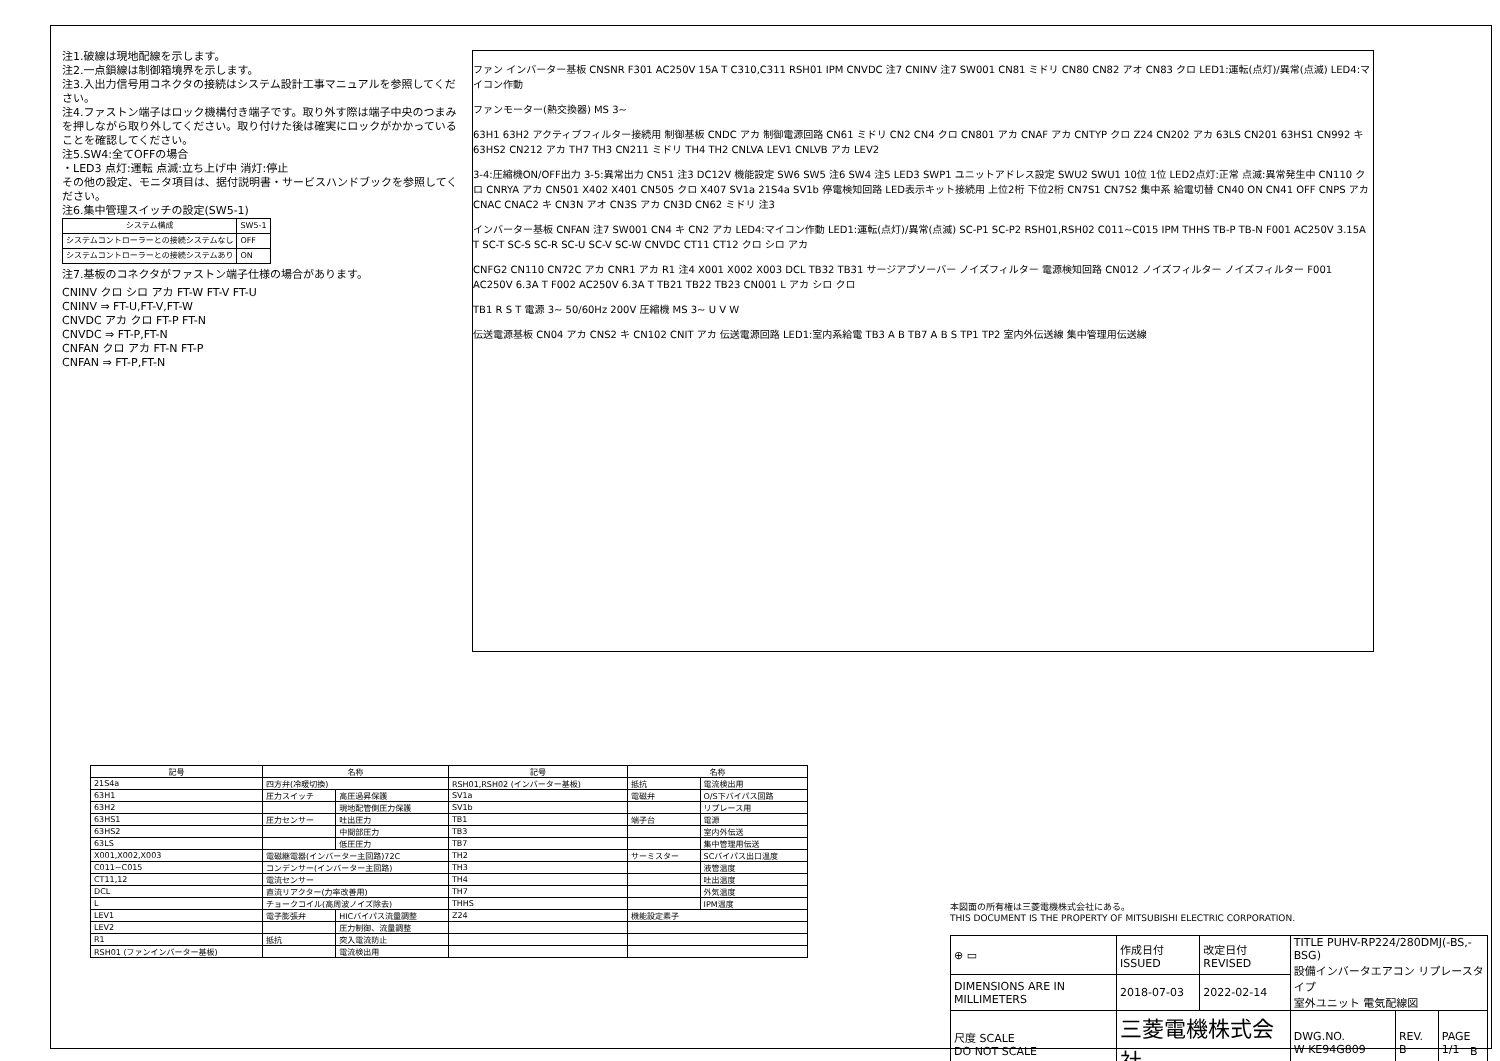注1.破線は現地配線を示します。
注2.一点鎖線は制御箱境界を示します。
注3.入出力信号用コネクタの接続はシステム設計工事マニュアルを参照してください。
注4.ファストン端子はロック機構付き端子です。取り外す際は端子中央のつまみを押しながら取り外してください。取り付けた後は確実にロックがかかっていることを確認してください。
注5.SW4:全てOFFの場合
・LED3 点灯:運転 点滅:立ち上げ中 消灯:停止
その他の設定、モニタ項目は、据付説明書・サービスハンドブックを参照してください。
注6.集中管理スイッチの設定(SW5-1)
| システム構成 | SW5-1 |
| --- | --- |
| システムコントローラーとの接続システムなし | OFF |
| システムコントローラーとの接続システムあり | ON |
注7.基板のコネクタがファストン端子仕様の場合があります。
CNINV クロ シロ アカ FT-W FT-V FT-U
CNINV ⇒ FT-U,FT-V,FT-W
CNVDC アカ クロ FT-P FT-N
CNVDC ⇒ FT-P,FT-N
CNFAN クロ アカ FT-N FT-P
CNFAN ⇒ FT-P,FT-N
ファン インバーター基板 CNSNR F301 AC250V 15A T C310,C311 RSH01 IPM CNVDC 注7 CNINV 注7 SW001 CN81 ミドリ CN80 CN82 アオ CN83 クロ LED1:運転(点灯)/異常(点滅) LED4:マイコン作動
ファンモーター(熱交換器) MS 3~
63H1 63H2 アクティブフィルター接続用 制御基板 CNDC アカ 制御電源回路 CN61 ミドリ CN2 CN4 クロ CN801 アカ CNAF アカ CNTYP クロ Z24 CN202 アカ 63LS CN201 63HS1 CN992 キ 63HS2 CN212 アカ TH7 TH3 CN211 ミドリ TH4 TH2 CNLVA LEV1 CNLVB アカ LEV2
3-4:圧縮機ON/OFF出力 3-5:異常出力 CN51 注3 DC12V 機能設定 SW6 SW5 注6 SW4 注5 LED3 SWP1 ユニットアドレス設定 SWU2 SWU1 10位 1位 LED2点灯:正常 点滅:異常発生中 CN110 クロ CNRYA アカ CN501 X402 X401 CN505 クロ X407 SV1a 21S4a SV1b 停電検知回路 LED表示キット接続用 上位2桁 下位2桁 CN7S1 CN7S2 集中系 給電切替 CN40 ON CN41 OFF CNPS アカ CNAC CNAC2 キ CN3N アオ CN3S アカ CN3D CN62 ミドリ 注3
インバーター基板 CNFAN 注7 SW001 CN4 キ CN2 アカ LED4:マイコン作動 LED1:運転(点灯)/異常(点滅) SC-P1 SC-P2 RSH01,RSH02 C011~C015 IPM THHS TB-P TB-N F001 AC250V 3.15A T SC-T SC-S SC-R SC-U SC-V SC-W CNVDC CT11 CT12 クロ シロ アカ
CNFG2 CN110 CN72C アカ CNR1 アカ R1 注4 X001 X002 X003 DCL TB32 TB31 サージアブソーバー ノイズフィルター 電源検知回路 CN012 ノイズフィルター ノイズフィルター F001 AC250V 6.3A T F002 AC250V 6.3A T TB21 TB22 TB23 CN001 L アカ シロ クロ
TB1 R S T 電源 3~ 50/60Hz 200V 圧縮機 MS 3~ U V W
伝送電源基板 CN04 アカ CNS2 キ CN102 CNIT アカ 伝送電源回路 LED1:室内系給電 TB3 A B TB7 A B S TP1 TP2 室内外伝送線 集中管理用伝送線
| 記号 | 名称 | | 記号 | 名称 | |
| --- | --- | --- | --- | --- | --- |
| 21S4a | 四方弁(冷暖切換) | | RSH01,RSH02 (インバーター基板) | 抵抗 | 電流検出用 |
| 63H1 | 圧力スイッチ | 高圧過昇保護 | SV1a | 電磁弁 | O/S下バイパス回路 |
| 63H2 | | 現地配管側圧力保護 | SV1b | | リプレース用 |
| 63HS1 | 圧力センサー | 吐出圧力 | TB1 | 端子台 | 電源 |
| 63HS2 | | 中間部圧力 | TB3 | | 室内外伝送 |
| 63LS | | 低圧圧力 | TB7 | | 集中管理用伝送 |
| X001,X002,X003 | 電磁継電器(インバーター主回路)72C | | TH2 | サーミスター | SCバイパス出口温度 |
| C011~C015 | コンデンサー(インバーター主回路) | | TH3 | | 液管温度 |
| CT11,12 | 電流センサー | | TH4 | | 吐出温度 |
| DCL | 直流リアクター(力率改善用) | | TH7 | | 外気温度 |
| L | チョークコイル(高周波ノイズ除去) | | THHS | | IPM温度 |
| LEV1 | 電子膨張弁 | HICバイパス流量調整 | Z24 | 機能設定素子 | |
| LEV2 | | 圧力制御、流量調整 | | | |
| R1 | 抵抗 | 突入電流防止 | | | |
| RSH01 (ファンインバーター基板) | | 電流検出用 | | | |
本図面の所有権は三菱電機株式会社にある。
THIS DOCUMENT IS THE PROPERTY OF MITSUBISHI ELECTRIC CORPORATION.
| ⊕ ▭ | 作成日付 ISSUED | 改定日付 REVISED | TITLE PUHV-RP224/280DMJ(-BS,-BSG) 設備インバータエアコン リプレースタイプ 室外ユニット 電気配線図 | | |
| DIMENSIONS ARE IN MILLIMETERS | 2018-07-03 | 2022-02-14 | | | |
| 尺度 SCALE DO NOT SCALE | 三菱電機株式会社 | | DWG.NO. W KE94G809 | REV. B | PAGE 1/1 |
B